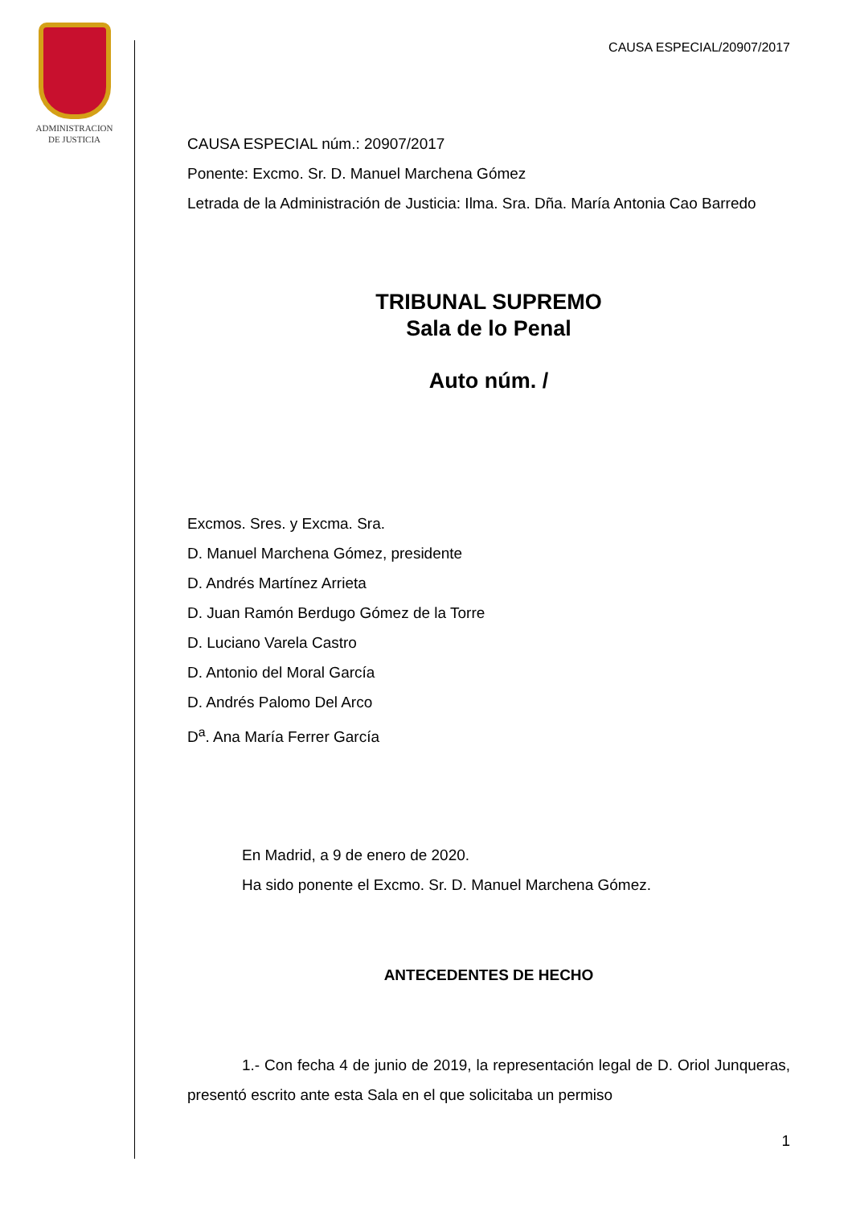ADMINISTRACION
DE JUSTICIA
CAUSA ESPECIAL/20907/2017
CAUSA ESPECIAL núm.: 20907/2017
Ponente: Excmo. Sr. D. Manuel Marchena Gómez
Letrada de la Administración de Justicia: Ilma. Sra. Dña. María Antonia Cao Barredo
TRIBUNAL SUPREMO
Sala de lo Penal
Auto núm. /
Excmos. Sres. y Excma. Sra.
D. Manuel Marchena Gómez, presidente
D. Andrés Martínez Arrieta
D. Juan Ramón Berdugo Gómez de la Torre
D. Luciano Varela Castro
D. Antonio del Moral García
D. Andrés Palomo Del Arco
D<sup>a</sup>. Ana María Ferrer García
En Madrid, a 9 de enero de 2020.
Ha sido ponente el Excmo. Sr. D. Manuel Marchena Gómez.
ANTECEDENTES DE HECHO
1.- Con fecha 4 de junio de 2019, la representación legal de D. Oriol Junqueras, presentó escrito ante esta Sala en el que solicitaba un permiso
1